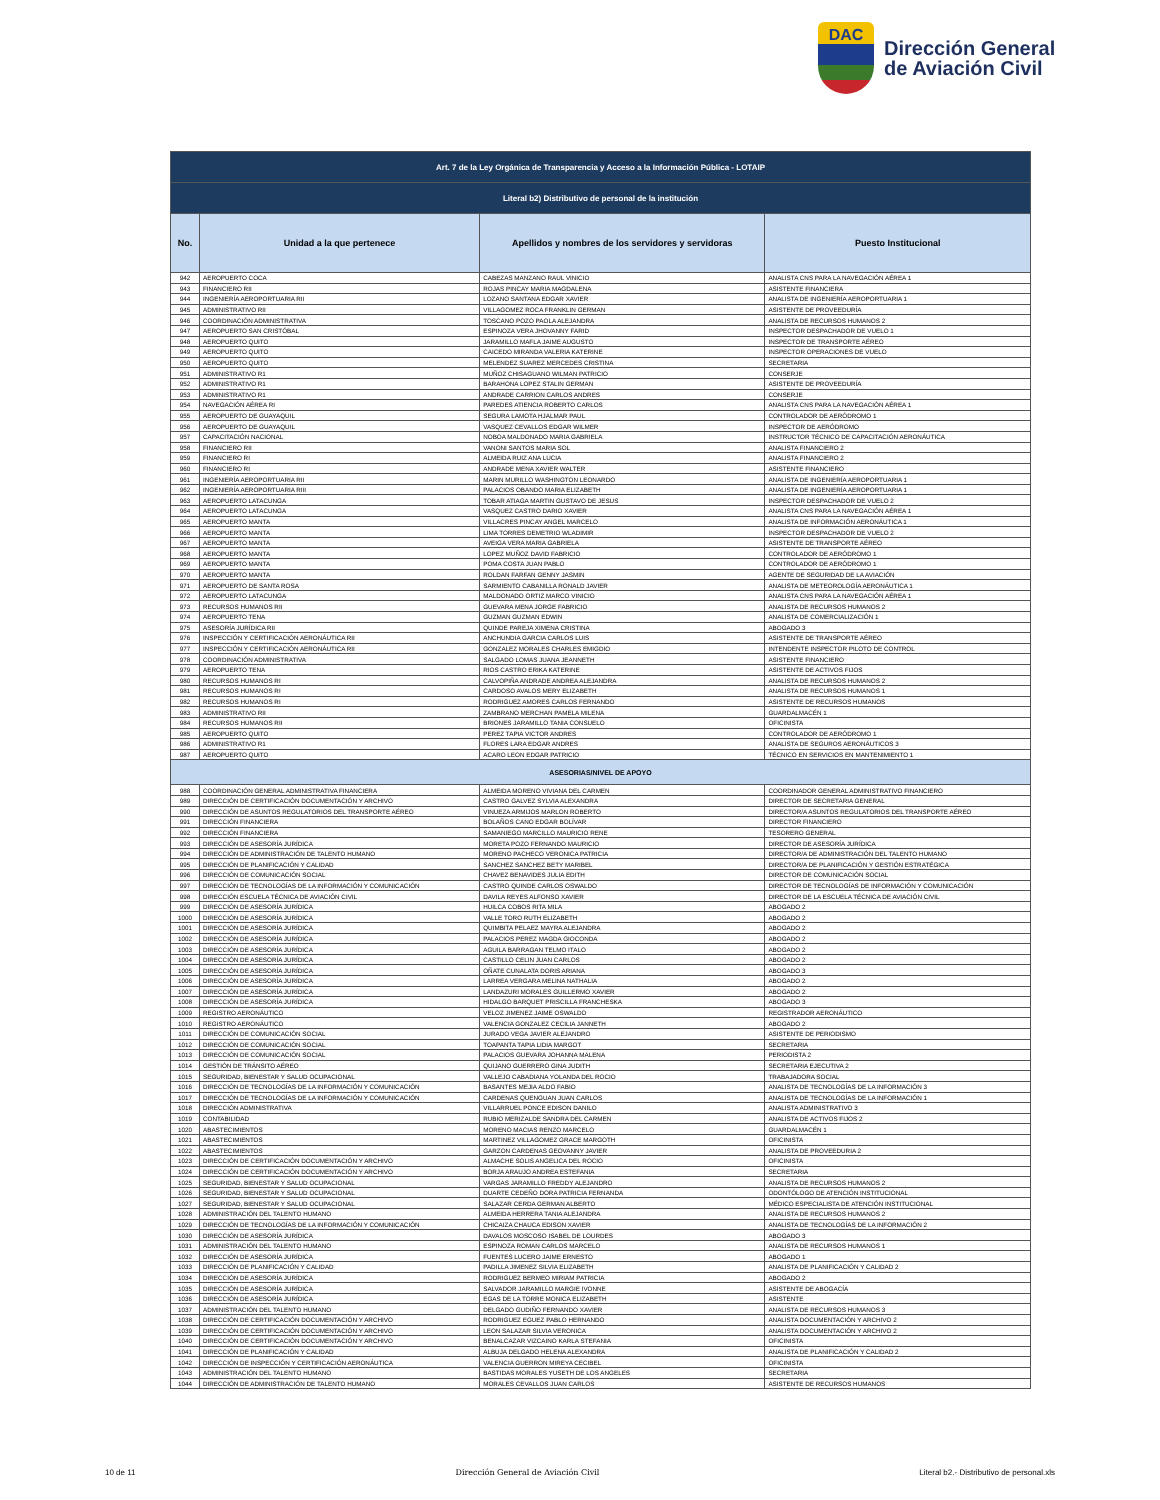DAC
Dirección General
de Aviación Civil
| Art. 7 de la Ley Orgánica de Transparencia y Acceso a la Información Pública - LOTAIP | | | |
| Literal b2) Distributivo de personal de la institución | | | |
| No. | Unidad a la que pertenece | Apellidos y nombres de los servidores y servidoras | Puesto Institucional |
| 942 | AEROPUERTO COCA | CABEZAS MANZANO RAUL VINICIO | ANALISTA CNS PARA LA NAVEGACIÓN AÉREA 1 |
| 943 | FINANCIERO RII | ROJAS PINCAY MARIA MAGDALENA | ASISTENTE FINANCIERA |
| 944 | INGENIERÍA AEROPORTUARIA RII | LOZANO SANTANA EDGAR XAVIER | ANALISTA DE INGENIERÍA AEROPORTUARIA 1 |
| 945 | ADMINISTRATIVO RII | VILLAGOMEZ ROCA FRANKLIN GERMAN | ASISTENTE DE PROVEEDURÍA |
| 946 | COORDINACIÓN ADMINISTRATIVA | TOSCANO POZO PAOLA ALEJANDRA | ANALISTA DE RECURSOS HUMANOS 2 |
| 947 | AEROPUERTO SAN CRISTÓBAL | ESPINOZA VERA JHOVANNY FARID | INSPECTOR DESPACHADOR DE VUELO 1 |
| 948 | AEROPUERTO QUITO | JARAMILLO MAFLA JAIME AUGUSTO | INSPECTOR DE TRANSPORTE AÉREO |
| 949 | AEROPUERTO QUITO | CAICEDO MIRANDA VALERIA KATERINE | INSPECTOR OPERACIONES DE VUELO |
| 950 | AEROPUERTO QUITO | MELENDEZ SUAREZ MERCEDES CRISTINA | SECRETARIA |
| 951 | ADMINISTRATIVO R1 | MUÑOZ CHISAGUANO WILMAN PATRICIO | CONSERJE |
| 952 | ADMINISTRATIVO R1 | BARAHONA LOPEZ STALIN GERMAN | ASISTENTE DE PROVEEDURÍA |
| 953 | ADMINISTRATIVO R1 | ANDRADE CARRION CARLOS ANDRES | CONSERJE |
| 954 | NAVEGACIÓN AÉREA RI | PAREDES ATIENCIA ROBERTO CARLOS | ANALISTA CNS PARA LA NAVEGACIÓN AÉREA 1 |
| 955 | AEROPUERTO DE GUAYAQUIL | SEGURA LAMOTA HJALMAR PAUL | CONTROLADOR DE AERÓDROMO 1 |
| 956 | AEROPUERTO DE GUAYAQUIL | VASQUEZ CEVALLOS EDGAR WILMER | INSPECTOR DE AERÓDROMO |
| 957 | CAPACITACIÓN NACIONAL | NOBOA MALDONADO MARIA GABRIELA | INSTRUCTOR TÉCNICO DE CAPACITACIÓN AERONÁUTICA |
| 958 | FINANCIERO RII | VANONI SANTOS MARIA SOL | ANALISTA FINANCIERO 2 |
| 959 | FINANCIERO RI | ALMEIDA RUIZ ANA LUCIA | ANALISTA FINANCIERO 2 |
| 960 | FINANCIERO RI | ANDRADE MENA XAVIER WALTER | ASISTENTE FINANCIERO |
| 961 | INGENIERÍA AEROPORTUARIA RII | MARIN MURILLO WASHINGTON LEONARDO | ANALISTA DE INGENIERÍA AEROPORTUARIA 1 |
| 962 | INGENIERÍA AEROPORTUARIA RIII | PALACIOS OBANDO MARIA ELIZABETH | ANALISTA DE INGENIERÍA AEROPORTUARIA 1 |
| 963 | AEROPUERTO LATACUNGA | TOBAR ATIAGA MARTIN GUSTAVO DE JESUS | INSPECTOR DESPACHADOR DE VUELO 2 |
| 964 | AEROPUERTO LATACUNGA | VASQUEZ CASTRO DARIO XAVIER | ANALISTA CNS PARA LA NAVEGACIÓN AÉREA 1 |
| 965 | AEROPUERTO MANTA | VILLACRES PINCAY ANGEL MARCELO | ANALISTA DE INFORMACIÓN AERONÁUTICA 1 |
| 966 | AEROPUERTO MANTA | LIMA TORRES DEMETRIO WLADIMIR | INSPECTOR DESPACHADOR DE VUELO 2 |
| 967 | AEROPUERTO MANTA | AVEIGA VERA MARIA GABRIELA | ASISTENTE DE TRANSPORTE AÉREO |
| 968 | AEROPUERTO MANTA | LOPEZ MUÑOZ DAVID FABRICIO | CONTROLADOR DE AERÓDROMO 1 |
| 969 | AEROPUERTO MANTA | POMA COSTA JUAN PABLO | CONTROLADOR DE AERÓDROMO 1 |
| 970 | AEROPUERTO MANTA | ROLDAN FARFAN GENNY JASMIN | AGENTE DE SEGURIDAD DE LA AVIACIÓN |
| 971 | AEROPUERTO DE SANTA ROSA | SARMIENTO CABANILLA RONALD JAVIER | ANALISTA DE METEOROLOGÍA AERONÁUTICA 1 |
| 972 | AEROPUERTO LATACUNGA | MALDONADO ORTIZ MARCO VINICIO | ANALISTA CNS PARA LA NAVEGACIÓN AÉREA 1 |
| 973 | RECURSOS HUMANOS RII | GUEVARA MENA JORGE FABRICIO | ANALISTA DE RECURSOS HUMANOS 2 |
| 974 | AEROPUERTO TENA | GUZMAN GUZMAN EDWIN | ANALISTA DE COMERCIALIZACIÓN 1 |
| 975 | ASESORÍA JURÍDICA RII | QUINDE PAREJA XIMENA CRISTINA | ABOGADO 3 |
| 976 | INSPECCIÓN Y CERTIFICACIÓN AERONÁUTICA RII | ANCHUNDIA GARCIA CARLOS LUIS | ASISTENTE DE TRANSPORTE AÉREO |
| 977 | INSPECCIÓN Y CERTIFICACIÓN AERONÁUTICA RII | GONZALEZ MORALES CHARLES EMIGDIO | INTENDENTE INSPECTOR PILOTO DE CONTROL |
| 978 | COORDINACIÓN ADMINISTRATIVA | SALGADO LOMAS JUANA JEANNETH | ASISTENTE FINANCIERO |
| 979 | AEROPUERTO TENA | RIOS CASTRO ERIKA KATERINE | ASISTENTE DE ACTIVOS FIJOS |
| 980 | RECURSOS HUMANOS RI | CALVOPIÑA ANDRADE ANDREA ALEJANDRA | ANALISTA DE RECURSOS HUMANOS 2 |
| 981 | RECURSOS HUMANOS RI | CARDOSO AVALOS MERY ELIZABETH | ANALISTA DE RECURSOS HUMANOS 1 |
| 982 | RECURSOS HUMANOS RI | RODRIGUEZ AMORES CARLOS FERNANDO | ASISTENTE DE RECURSOS HUMANOS |
| 983 | ADMINISTRATIVO RII | ZAMBRANO MERCHAN PAMELA MILENA | GUARDALMACÉN 1 |
| 984 | RECURSOS HUMANOS RII | BRIONES JARAMILLO TANIA CONSUELO | OFICINISTA |
| 985 | AEROPUERTO QUITO | PEREZ TAPIA VICTOR ANDRES | CONTROLADOR DE AERÓDROMO 1 |
| 986 | ADMINISTRATIVO R1 | FLORES LARA EDGAR ANDRES | ANALISTA DE SEGUROS AERONÁUTICOS 3 |
| 987 | AEROPUERTO QUITO | ACARO LEON EDGAR PATRICIO | TÉCNICO EN SERVICIOS EN MANTENIMIENTO 1 |
| ASESORIAS/NIVEL DE APOYO | | | |
| 988 | COORDINACIÓN GENERAL ADMINISTRATIVA FINANCIERA | ALMEIDA MORENO VIVIANA DEL CARMEN | COORDINADOR GENERAL ADMINISTRATIVO FINANCIERO |
| 989 | DIRECCIÓN DE CERTIFICACIÓN DOCUMENTACIÓN Y ARCHIVO | CASTRO GALVEZ SYLVIA ALEXANDRA | DIRECTOR DE SECRETARIA GENERAL |
| 990 | DIRECCIÓN DE ASUNTOS REGULATORIOS DEL TRANSPORTE AÉREO | VINUEZA ARMIJOS MARLON ROBERTO | DIRECTOR/A ASUNTOS REGULATORIOS DEL TRANSPORTE AÉREO |
| 991 | DIRECCIÓN FINANCIERA | BOLAÑOS CANO EDGAR BOLÍVAR | DIRECTOR FINANCIERO |
| 992 | DIRECCIÓN FINANCIERA | SAMANIEGO MARCILLO MAURICIO RENE | TESORERO GENERAL |
| 993 | DIRECCIÓN DE ASESORÍA JURÍDICA | MORETA POZO FERNANDO MAURICIO | DIRECTOR DE ASESORÍA JURÍDICA |
| 994 | DIRECCIÓN DE ADMINISTRACIÓN DE TALENTO HUMANO | MORENO PACHECO VERONICA PATRICIA | DIRECTOR/A DE ADMINISTRACIÓN DEL TALENTO HUMANO |
| 995 | DIRECCIÓN DE PLANIFICACIÓN Y CALIDAD | SANCHEZ SANCHEZ BETY MARIBEL | DIRECTOR/A DE PLANIFICACIÓN Y GESTIÓN ESTRATÉGICA |
| 996 | DIRECCIÓN DE COMUNICACIÓN SOCIAL | CHAVEZ BENAVIDES JULIA EDITH | DIRECTOR DE COMUNICACIÓN SOCIAL |
| 997 | DIRECCIÓN DE TECNOLOGÍAS DE LA INFORMACIÓN Y COMUNICACIÓN | CASTRO QUINDE CARLOS OSWALDO | DIRECTOR DE TECNOLOGÍAS DE INFORMACIÓN Y COMUNICACIÓN |
| 998 | DIRECCIÓN ESCUELA TÉCNICA DE AVIACIÓN CIVIL | DAVILA REYES ALFONSO XAVIER | DIRECTOR DE LA ESCUELA TÉCNICA DE AVIACIÓN CIVIL |
| 999 | DIRECCIÓN DE ASESORÍA JURÍDICA | HUILCA COBOS RITA MILA | ABOGADO 2 |
| 1000 | DIRECCIÓN DE ASESORÍA JURÍDICA | VALLE TORO RUTH ELIZABETH | ABOGADO 2 |
| 1001 | DIRECCIÓN DE ASESORÍA JURÍDICA | QUIMBITA PELAEZ MAYRA ALEJANDRA | ABOGADO 2 |
| 1002 | DIRECCIÓN DE ASESORÍA JURÍDICA | PALACIOS PEREZ MAGDA GIOCONDA | ABOGADO 2 |
| 1003 | DIRECCIÓN DE ASESORÍA JURÍDICA | AGUILA BARRAGAN TELMO ITALO | ABOGADO 2 |
| 1004 | DIRECCIÓN DE ASESORÍA JURÍDICA | CASTILLO CELIN JUAN CARLOS | ABOGADO 2 |
| 1005 | DIRECCIÓN DE ASESORÍA JURÍDICA | OÑATE CUNALATA DORIS ARIANA | ABOGADO 3 |
| 1006 | DIRECCIÓN DE ASESORÍA JURÍDICA | LARREA VERGARA MELINA NATHALIA | ABOGADO 2 |
| 1007 | DIRECCIÓN DE ASESORÍA JURÍDICA | LANDAZURI MORALES GUILLERMO XAVIER | ABOGADO 2 |
| 1008 | DIRECCIÓN DE ASESORÍA JURÍDICA | HIDALGO BARQUET PRISCILLA FRANCHESKA | ABOGADO 3 |
| 1009 | REGISTRO AERONÁUTICO | VELOZ JIMENEZ JAIME OSWALDO | REGISTRADOR AERONÁUTICO |
| 1010 | REGISTRO AERONÁUTICO | VALENCIA GONZALEZ CECILIA JANNETH | ABOGADO 2 |
| 1011 | DIRECCIÓN DE COMUNICACIÓN SOCIAL | JURADO VEGA JAVIER ALEJANDRO | ASISTENTE DE PERIODISMO |
| 1012 | DIRECCIÓN DE COMUNICACIÓN SOCIAL | TOAPANTA TAPIA LIDIA MARGOT | SECRETARIA |
| 1013 | DIRECCIÓN DE COMUNICACIÓN SOCIAL | PALACIOS GUEVARA JOHANNA MALENA | PERIODISTA 2 |
| 1014 | GESTIÓN DE TRÁNSITO AÉREO | QUIJANO GUERRERO GINA JUDITH | SECRETARIA EJECUTIVA 2 |
| 1015 | SEGURIDAD, BIENESTAR Y SALUD OCUPACIONAL | VALLEJO CABADIANA YOLANDA DEL ROCIO | TRABAJADORA SOCIAL |
| 1016 | DIRECCIÓN DE TECNOLOGÍAS DE LA INFORMACIÓN Y COMUNICACIÓN | BASANTES MEJIA ALDO FABIO | ANALISTA DE TECNOLOGÍAS DE LA INFORMACIÓN 3 |
| 1017 | DIRECCIÓN DE TECNOLOGÍAS DE LA INFORMACIÓN Y COMUNICACIÓN | CARDENAS QUENGUAN JUAN CARLOS | ANALISTA DE TECNOLOGÍAS DE LA INFORMACIÓN 1 |
| 1018 | DIRECCIÓN ADMINISTRATIVA | VILLARRUEL PONCE EDISON DANILO | ANALISTA ADMINISTRATIVO 3 |
| 1019 | CONTABILIDAD | RUBIO MERIZALDE SANDRA DEL CARMEN | ANALISTA DE ACTIVOS FIJOS 2 |
| 1020 | ABASTECIMIENTOS | MORENO MACIAS RENZO MARCELO | GUARDALMACÉN 1 |
| 1021 | ABASTECIMIENTOS | MARTINEZ VILLAGOMEZ GRACE MARGOTH | OFICINISTA |
| 1022 | ABASTECIMIENTOS | GARZON CARDENAS GEOVANNY JAVIER | ANALISTA DE PROVEEDURIA 2 |
| 1023 | DIRECCIÓN DE CERTIFICACIÓN DOCUMENTACIÓN Y ARCHIVO | ALMACHE SOLIS ANGELICA DEL ROCIO | OFICINISTA |
| 1024 | DIRECCIÓN DE CERTIFICACIÓN DOCUMENTACIÓN Y ARCHIVO | BORJA ARAUJO ANDREA ESTEFANIA | SECRETARIA |
| 1025 | SEGURIDAD, BIENESTAR Y SALUD OCUPACIONAL | VARGAS JARAMILLO FREDDY ALEJANDRO | ANALISTA DE RECURSOS HUMANOS 2 |
| 1026 | SEGURIDAD, BIENESTAR Y SALUD OCUPACIONAL | DUARTE CEDEÑO DORA PATRICIA FERNANDA | ODONTÓLOGO DE ATENCIÓN INSTITUCIONAL |
| 1027 | SEGURIDAD, BIENESTAR Y SALUD OCUPACIONAL | SALAZAR CERDA GERMAN ALBERTO | MÉDICO ESPECIALISTA DE ATENCIÓN INSTITUCIONAL |
| 1028 | ADMINISTRACIÓN DEL TALENTO HUMANO | ALMEIDA HERRERA TANIA ALEJANDRA | ANALISTA DE RECURSOS HUMANOS 2 |
| 1029 | DIRECCIÓN DE TECNOLOGÍAS DE LA INFORMACIÓN Y COMUNICACIÓN | CHICAIZA CHAUCA EDISON XAVIER | ANALISTA DE TECNOLOGÍAS DE LA INFORMACIÓN 2 |
| 1030 | DIRECCIÓN DE ASESORÍA JURÍDICA | DAVALOS MOSCOSO ISABEL DE LOURDES | ABOGADO 3 |
| 1031 | ADMINISTRACIÓN DEL TALENTO HUMANO | ESPINOZA ROMAN CARLOS MARCELO | ANALISTA DE RECURSOS HUMANOS 1 |
| 1032 | DIRECCIÓN DE ASESORÍA JURÍDICA | FUENTES LUCERO JAIME ERNESTO | ABOGADO 1 |
| 1033 | DIRECCIÓN DE PLANIFICACIÓN Y CALIDAD | PADILLA JIMENEZ SILVIA ELIZABETH | ANALISTA DE PLANIFICACIÓN Y CALIDAD 2 |
| 1034 | DIRECCIÓN DE ASESORÍA JURÍDICA | RODRIGUEZ BERMEO MIRIAM PATRICIA | ABOGADO 2 |
| 1035 | DIRECCIÓN DE ASESORÍA JURÍDICA | SALVADOR JARAMILLO MARGIE IVONNE | ASISTENTE DE ABOGACÍA |
| 1036 | DIRECCIÓN DE ASESORÍA JURÍDICA | EGAS DE LA TORRE MONICA ELIZABETH | ASISTENTE |
| 1037 | ADMINISTRACIÓN DEL TALENTO HUMANO | DELGADO GUDIÑO FERNANDO XAVIER | ANALISTA DE RECURSOS HUMANOS 3 |
| 1038 | DIRECCIÓN DE CERTIFICACIÓN DOCUMENTACIÓN Y ARCHIVO | RODRIGUEZ EGUEZ PABLO HERNANDO | ANALISTA DOCUMENTACIÓN Y ARCHIVO 2 |
| 1039 | DIRECCIÓN DE CERTIFICACIÓN DOCUMENTACIÓN Y ARCHIVO | LEON SALAZAR SILVIA VERONICA | ANALISTA DOCUMENTACIÓN Y ARCHIVO 2 |
| 1040 | DIRECCIÓN DE CERTIFICACIÓN DOCUMENTACIÓN Y ARCHIVO | BENALCAZAR VIZCAINO KARLA STEFANIA | OFICINISTA |
| 1041 | DIRECCIÓN DE PLANIFICACIÓN Y CALIDAD | ALBUJA DELGADO HELENA ALEXANDRA | ANALISTA DE PLANIFICACIÓN Y CALIDAD 2 |
| 1042 | DIRECCIÓN DE INSPECCIÓN Y CERTIFICACIÓN AERONÁUTICA | VALENCIA GUERRON MIREYA CECIBEL | OFICINISTA |
| 1043 | ADMINISTRACIÓN DEL TALENTO HUMANO | BASTIDAS MORALES YUSETH DE LOS ANGELES | SECRETARIA |
| 1044 | DIRECCIÓN DE ADMINISTRACIÓN DE TALENTO HUMANO | MORALES CEVALLOS JUAN CARLOS | ASISTENTE DE RECURSOS HUMANOS |
10 de 11 Dirección General de Aviación Civil Literal b2.- Distributivo de personal.xls